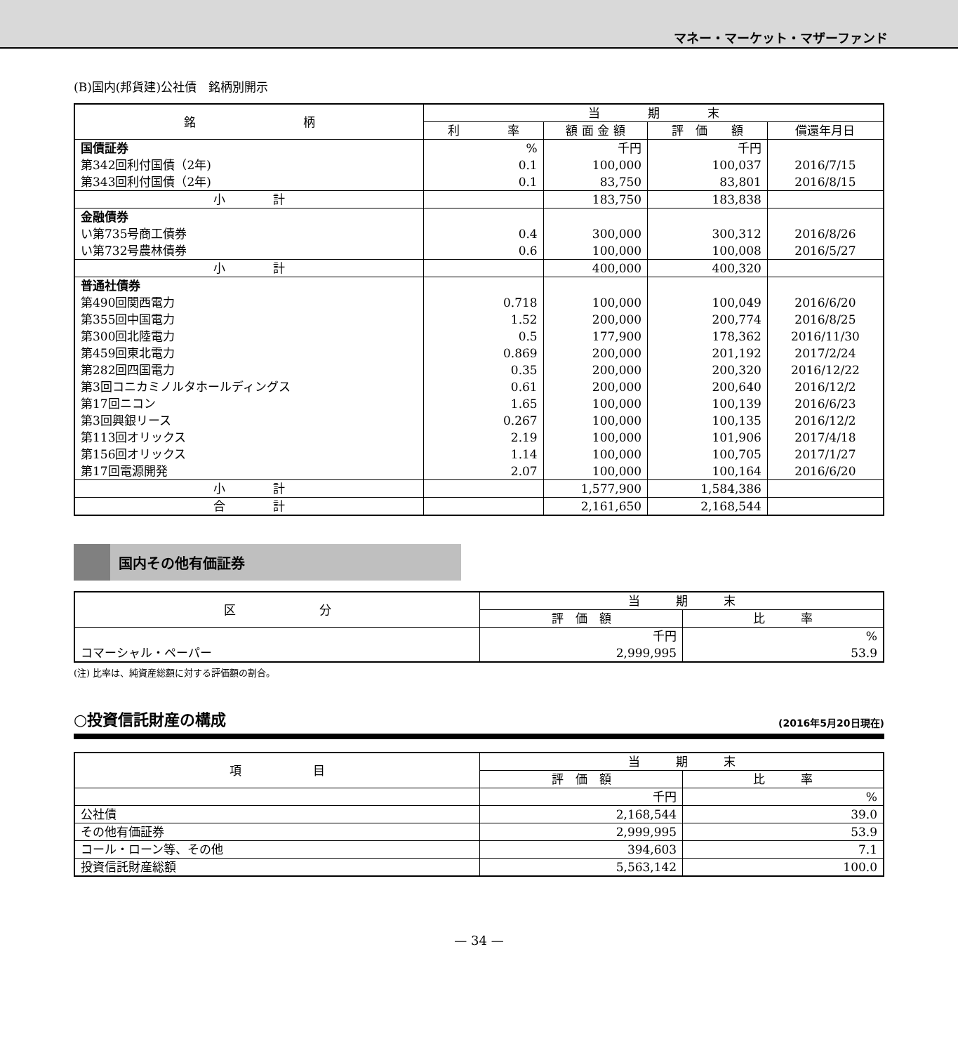マネー・マーケット・マザーファンド
(B)国内(邦貨建)公社債　銘柄別開示
| 銘 柄 | 当 期 末 | | | |
| --- | --- | --- | --- | --- |
| | 利 率 | 額 面 金 額 | 評 価 額 | 償還年月日 |
| 国債証券 | % | 千円 | 千円 | |
| 第342回利付国債（2年) | 0.1 | 100,000 | 100,037 | 2016/7/15 |
| 第343回利付国債（2年) | 0.1 | 83,750 | 83,801 | 2016/8/15 |
| 小 計 | | 183,750 | 183,838 | |
| 金融債券 | | | | |
| い第735号商工債券 | 0.4 | 300,000 | 300,312 | 2016/8/26 |
| い第732号農林債券 | 0.6 | 100,000 | 100,008 | 2016/5/27 |
| 小 計 | | 400,000 | 400,320 | |
| 普通社債券 | | | | |
| 第490回関西電力 | 0.718 | 100,000 | 100,049 | 2016/6/20 |
| 第355回中国電力 | 1.52 | 200,000 | 200,774 | 2016/8/25 |
| 第300回北陸電力 | 0.5 | 177,900 | 178,362 | 2016/11/30 |
| 第459回東北電力 | 0.869 | 200,000 | 201,192 | 2017/2/24 |
| 第282回四国電力 | 0.35 | 200,000 | 200,320 | 2016/12/22 |
| 第3回コニカミノルタホールディングス | 0.61 | 200,000 | 200,640 | 2016/12/2 |
| 第17回ニコン | 1.65 | 100,000 | 100,139 | 2016/6/23 |
| 第3回興銀リース | 0.267 | 100,000 | 100,135 | 2016/12/2 |
| 第113回オリックス | 2.19 | 100,000 | 101,906 | 2017/4/18 |
| 第156回オリックス | 1.14 | 100,000 | 100,705 | 2017/1/27 |
| 第17回電源開発 | 2.07 | 100,000 | 100,164 | 2016/6/20 |
| 小 計 | | 1,577,900 | 1,584,386 | |
| 合 計 | | 2,161,650 | 2,168,544 | |
国内その他有価証券
| 区 分 | 当 期 末 | |
| --- | --- | --- |
| | 評 価 額 | 比 率 |
| | 千円 | % |
| コマーシャル・ペーパー | 2,999,995 | 53.9 |
(注) 比率は、純資産総額に対する評価額の割合。
○投資信託財産の構成 (2016年5月20日現在)
| 項 目 | 当 期 末 | |
| --- | --- | --- |
| | 評 価 額 | 比 率 |
| | 千円 | % |
| 公社債 | 2,168,544 | 39.0 |
| その他有価証券 | 2,999,995 | 53.9 |
| コール・ローン等、その他 | 394,603 | 7.1 |
| 投資信託財産総額 | 5,563,142 | 100.0 |
— 34 —